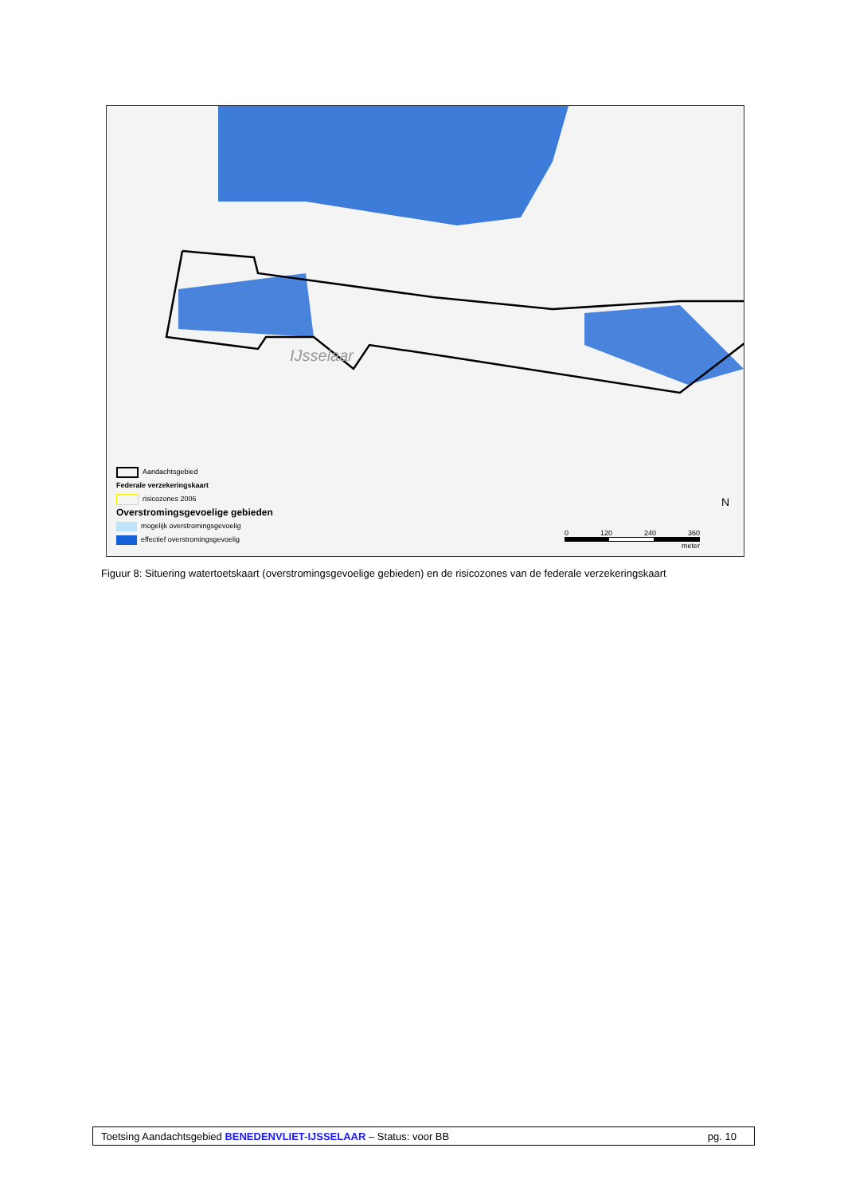IJsselaar
Aandachtsgebied
Federale verzekeringskaart
risicozones 2006
Overstromingsgevoelige gebieden
mogelijk overstromingsgevoelig
effectief overstromingsgevoelig
0 120 240 360
meter
N
Figuur 8: Situering watertoetskaart (overstromingsgevoelige gebieden) en de risicozones van de federale verzekeringskaart
Toetsing Aandachtsgebied BENEDENVLIET-IJSSELAAR – Status: voor BB pg. 10